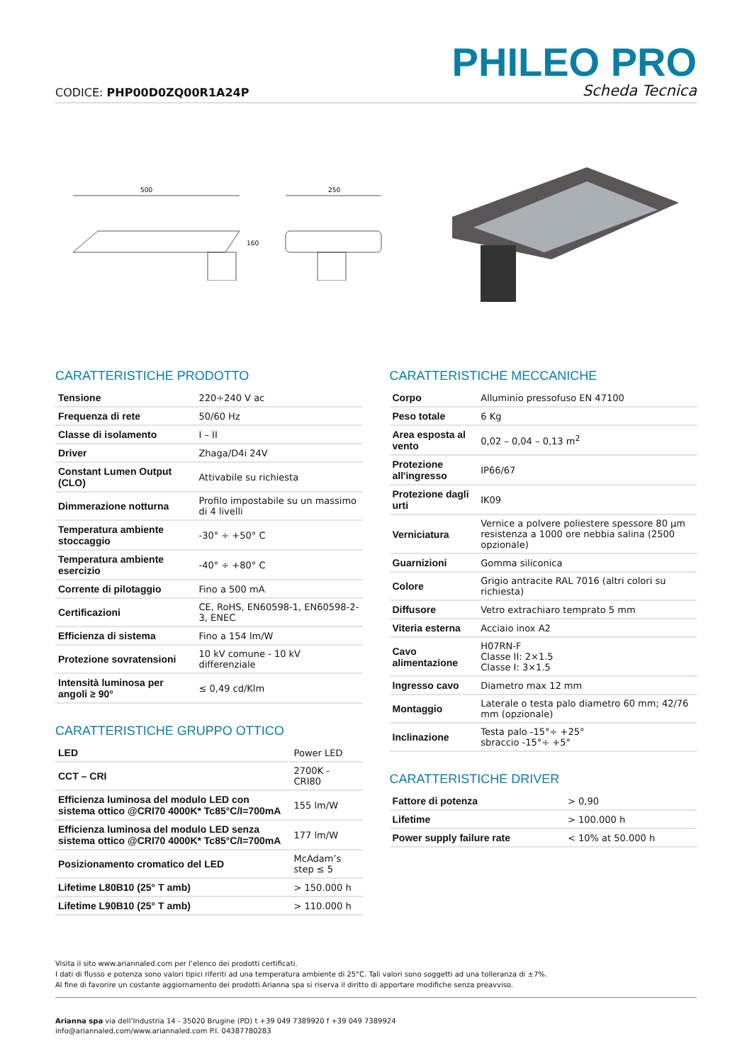CODICE: PHP00D0ZQ00R1A24P
PHILEO PRO
Scheda Tecnica
500
160
250
CARATTERISTICHE PRODOTTO
| Tensione | 220÷240 V ac |
| Frequenza di rete | 50/60 Hz |
| Classe di isolamento | I – II |
| Driver | Zhaga/D4i 24V |
| Constant Lumen Output (CLO) | Attivabile su richiesta |
| Dimmerazione notturna | Profilo impostabile su un massimo di 4 livelli |
| Temperatura ambiente stoccaggio | -30° ÷ +50° C |
| Temperatura ambiente esercizio | -40° ÷ +80° C |
| Corrente di pilotaggio | Fino a 500 mA |
| Certificazioni | CE, RoHS, EN60598-1, EN60598-2-3, ENEC |
| Efficienza di sistema | Fino a 154 lm/W |
| Protezione sovratensioni | 10 kV comune - 10 kV differenziale |
| Intensità luminosa per angoli ≥ 90° | ≤ 0,49 cd/Klm |
CARATTERISTICHE GRUPPO OTTICO
| LED | Power LED |
| CCT – CRI | 2700K - CRI80 |
| Efficienza luminosa del modulo LED con sistema ottico @CRI70 4000K* Tc85°C/I=700mA | 155 lm/W |
| Efficienza luminosa del modulo LED senza sistema ottico @CRI70 4000K* Tc85°C/I=700mA | 177 lm/W |
| Posizionamento cromatico del LED | McAdam’s step ≤ 5 |
| Lifetime L80B10 (25° T amb) | > 150.000 h |
| Lifetime L90B10 (25° T amb) | > 110.000 h |
CARATTERISTICHE MECCANICHE
| Corpo | Alluminio pressofuso EN 47100 |
| Peso totale | 6 Kg |
| Area esposta al vento | 0,02 – 0,04 – 0,13 m<sup>2</sup> |
| Protezione all'ingresso | IP66/67 |
| Protezione dagli urti | IK09 |
| Verniciatura | Vernice a polvere poliestere spessore 80 µm resistenza a 1000 ore nebbia salina (2500 opzionale) |
| Guarnizioni | Gomma siliconica |
| Colore | Grigio antracite RAL 7016 (altri colori su richiesta) |
| Diffusore | Vetro extrachiaro temprato 5 mm |
| Viteria esterna | Acciaio inox A2 |
| Cavo alimentazione | H07RN-F Classe II: 2×1.5 Classe I: 3×1.5 |
| Ingresso cavo | Diametro max 12 mm |
| Montaggio | Laterale o testa palo diametro 60 mm; 42/76 mm (opzionale) |
| Inclinazione | Testa palo -15°÷ +25° sbraccio -15°÷ +5° |
CARATTERISTICHE DRIVER
| Fattore di potenza | > 0,90 |
| Lifetime | > 100.000 h |
| Power supply failure rate | < 10% at 50.000 h |
Visita il sito www.ariannaled.com per l’elenco dei prodotti certificati.
I dati di flusso e potenza sono valori tipici riferiti ad una temperatura ambiente di 25°C. Tali valori sono soggetti ad una tolleranza di ±7%.
Al fine di favorire un costante aggiornamento dei prodotti Arianna spa si riserva il diritto di apportare modifiche senza preavviso.
Arianna spa via dell’Industria 14 - 35020 Brugine (PD) t +39 049 7389920 f +39 049 7389924
info@ariannaled.com/www.ariannaled.com P.I. 04387780283